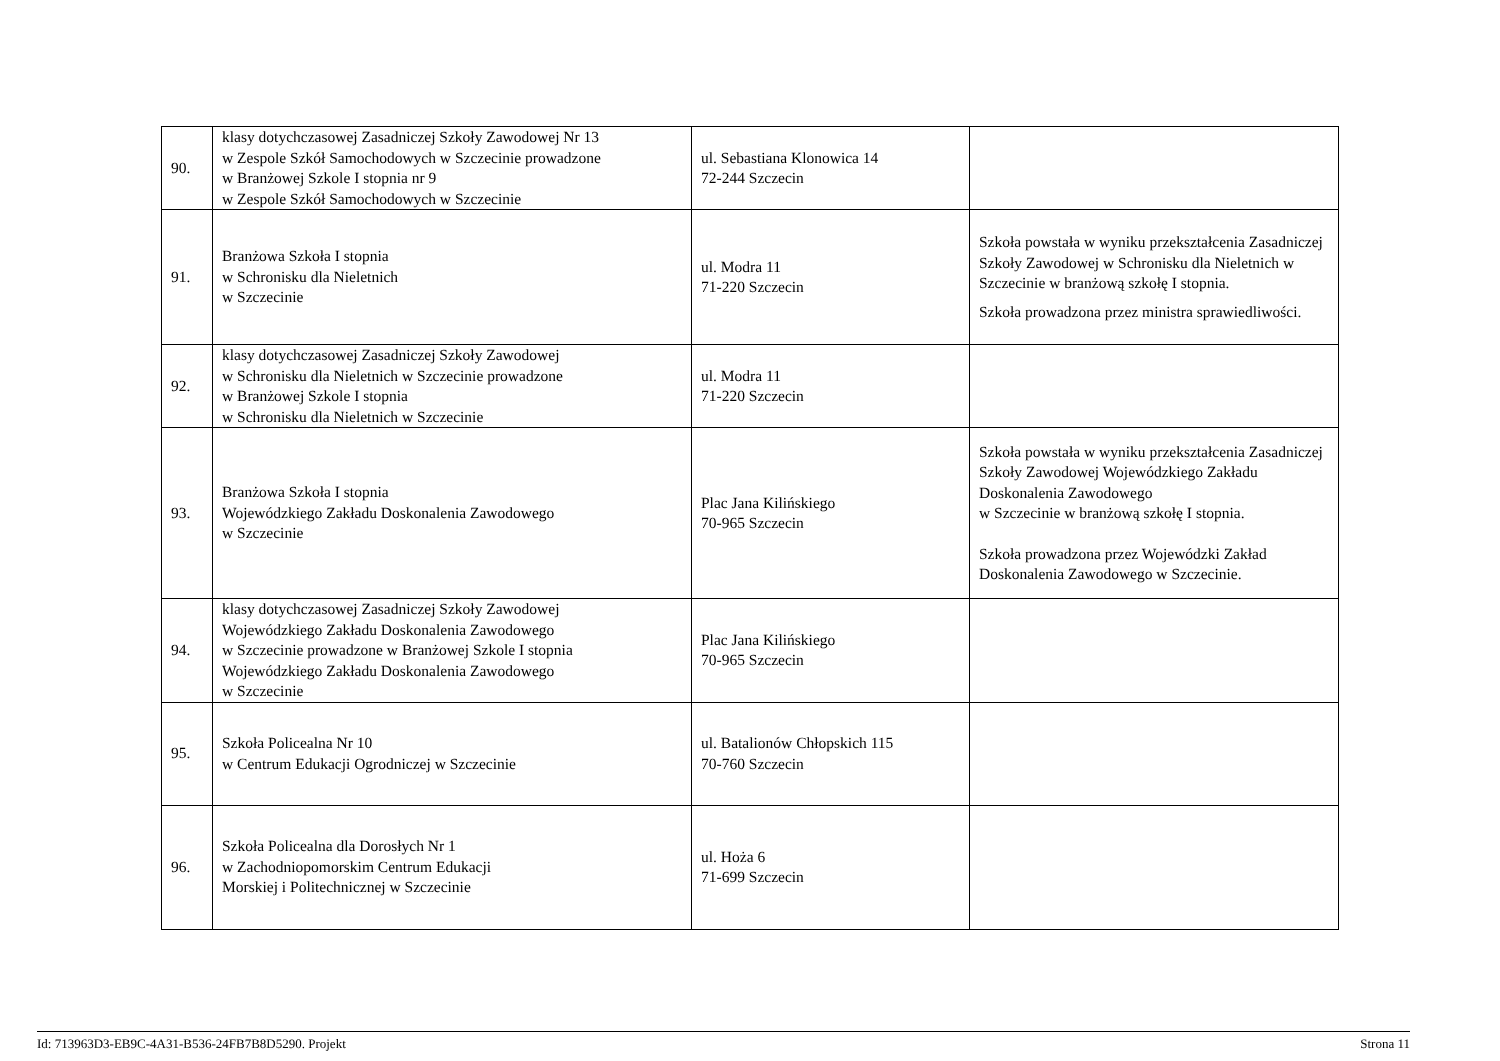| 90. | klasy dotychczasowej Zasadniczej Szkoły Zawodowej Nr 13 w Zespole Szkół Samochodowych w Szczecinie prowadzone w Branżowej Szkole I stopnia nr 9 w Zespole Szkół Samochodowych w Szczecinie | ul. Sebastiana Klonowica 14 72-244 Szczecin | |
| 91. | Branżowa Szkoła I stopnia w Schronisku dla Nieletnich w Szczecinie | ul. Modra 11 71-220 Szczecin | Szkoła powstała w wyniku przekształcenia Zasadniczej Szkoły Zawodowej w Schronisku dla Nieletnich w Szczecinie w branżową szkołę I stopnia. Szkoła prowadzona przez ministra sprawiedliwości. |
| 92. | klasy dotychczasowej Zasadniczej Szkoły Zawodowej w Schronisku dla Nieletnich w Szczecinie prowadzone w Branżowej Szkole I stopnia w Schronisku dla Nieletnich w Szczecinie | ul. Modra 11 71-220 Szczecin | |
| 93. | Branżowa Szkoła I stopnia Wojewódzkiego Zakładu Doskonalenia Zawodowego w Szczecinie | Plac Jana Kilińskiego 70-965 Szczecin | Szkoła powstała w wyniku przekształcenia Zasadniczej Szkoły Zawodowej Wojewódzkiego Zakładu Doskonalenia Zawodowego w Szczecinie w branżową szkołę I stopnia. Szkoła prowadzona przez Wojewódzki Zakład Doskonalenia Zawodowego w Szczecinie. |
| 94. | klasy dotychczasowej Zasadniczej Szkoły Zawodowej Wojewódzkiego Zakładu Doskonalenia Zawodowego w Szczecinie prowadzone w Branżowej Szkole I stopnia Wojewódzkiego Zakładu Doskonalenia Zawodowego w Szczecinie | Plac Jana Kilińskiego 70-965 Szczecin | |
| 95. | Szkoła Policealna Nr 10 w Centrum Edukacji Ogrodniczej w Szczecinie | ul. Batalionów Chłopskich 115 70-760 Szczecin | |
| 96. | Szkoła Policealna dla Dorosłych Nr 1 w Zachodniopomorskim Centrum Edukacji Morskiej i Politechnicznej w Szczecinie | ul. Hoża 6 71-699 Szczecin | |
Id: 713963D3-EB9C-4A31-B536-24FB7B8D5290. Projekt Strona 11